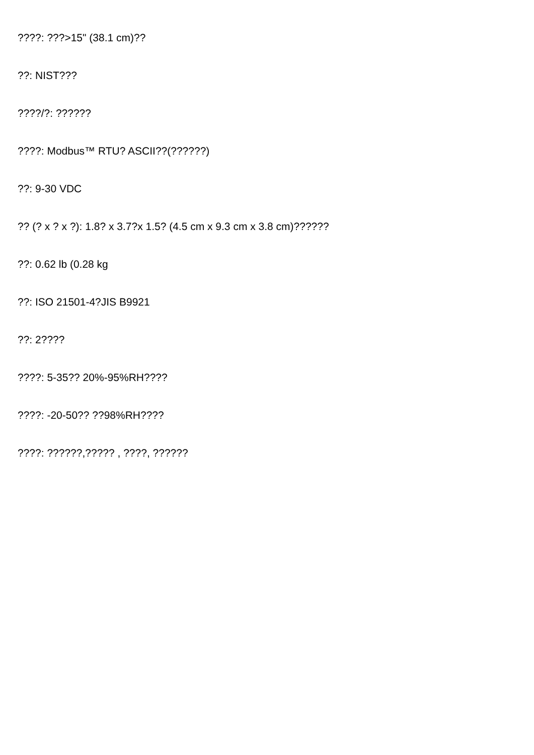????: ???>15" (38.1 cm)??
??: NIST???
????/?: ??????
????: Modbus™ RTU? ASCII??(??????)
??: 9-30 VDC
?? (? x ? x ?): 1.8? x 3.7?x 1.5? (4.5 cm x 9.3 cm x 3.8 cm)??????
??: 0.62 lb (0.28 kg
??: ISO 21501-4?JIS B9921
??: 2????
????: 5-35?? 20%-95%RH????
????: -20-50?? ??98%RH????
????: ??????,????? , ????, ??????